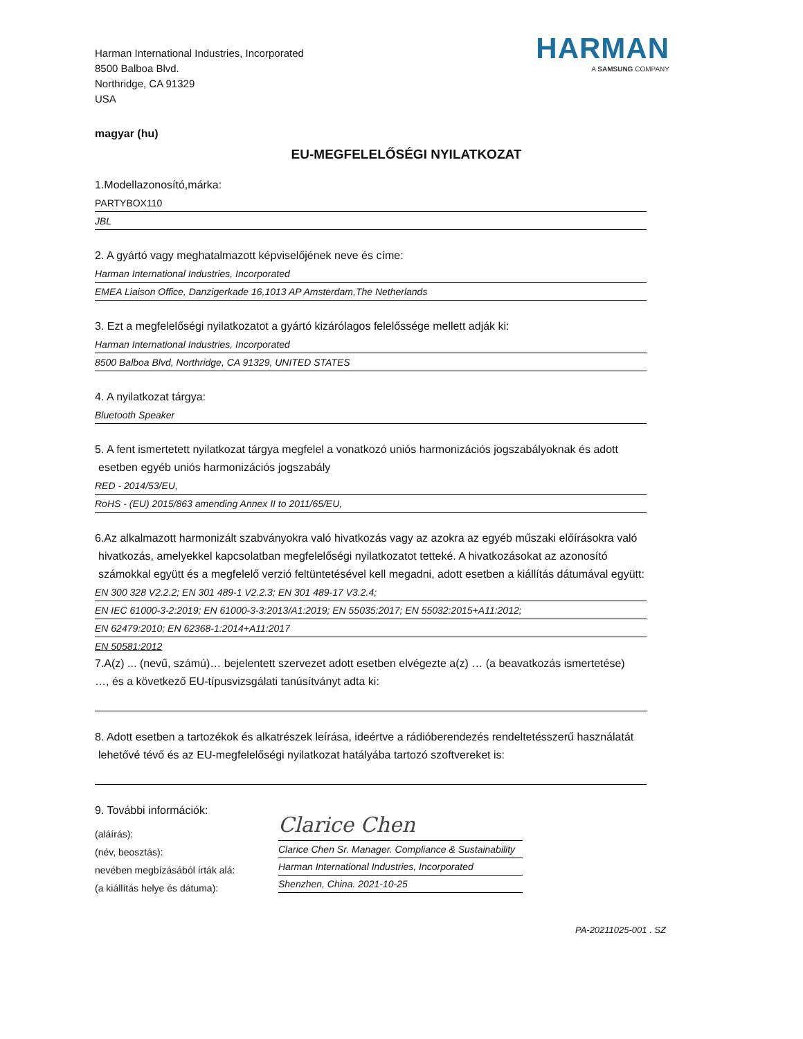Harman International Industries, Incorporated
8500 Balboa Blvd.
Northridge, CA 91329
USA
HARMAN
A SAMSUNG COMPANY
magyar (hu)
EU-MEGFELELŐSÉGI NYILATKOZAT
1.Modellazonosító,márka:
PARTYBOX110
JBL
2. A gyártó vagy meghatalmazott képviselőjének neve és címe:
Harman International Industries, Incorporated
EMEA Liaison Office, Danzigerkade 16,1013 AP Amsterdam,The Netherlands
3. Ezt a megfelelőségi nyilatkozatot a gyártó kizárólagos felelőssége mellett adják ki:
Harman International Industries, Incorporated
8500 Balboa Blvd, Northridge, CA 91329, UNITED STATES
4. A nyilatkozat tárgya:
Bluetooth Speaker
5. A fent ismertetett nyilatkozat tárgya megfelel a vonatkozó uniós harmonizációs jogszabályoknak és adott
esetben egyéb uniós harmonizációs jogszabály
RED - 2014/53/EU,
RoHS - (EU) 2015/863 amending Annex II to 2011/65/EU,
6.Az alkalmazott harmonizált szabványokra való hivatkozás vagy az azokra az egyéb műszaki előírásokra való
hivatkozás, amelyekkel kapcsolatban megfelelőségi nyilatkozatot tetteké. A hivatkozásokat az azonosító
számokkal együtt és a megfelelő verzió feltüntetésével kell megadni, adott esetben a kiállítás dátumával együtt:
EN 300 328 V2.2.2; EN 301 489-1 V2.2.3; EN 301 489-17 V3.2.4;
EN IEC 61000-3-2:2019; EN 61000-3-3:2013/A1:2019; EN 55035:2017; EN 55032:2015+A11:2012;
EN 62479:2010; EN 62368-1:2014+A11:2017
EN 50581:2012
7.A(z) ... (nevű, számú)… bejelentett szervezet adott esetben elvégezte a(z) … (a beavatkozás ismertetése)
…, és a következő EU-típusvizsgálati tanúsítványt adta ki:
8. Adott esetben a tartozékok és alkatrészek leírása, ideértve a rádióberendezés rendeltetésszerű használatát
lehetővé tévő és az EU-megfelelőségi nyilatkozat hatályába tartozó szoftvereket is:
9. További információk:
(aláírás):
(név, beosztás):
nevében megbízásából írták alá:
(a kiállítás helye és dátuma):
Clarice Chen
Clarice Chen Sr. Manager. Compliance & Sustainability
Harman International Industries, Incorporated
Shenzhen, China. 2021-10-25
PA-20211025-001 . SZ